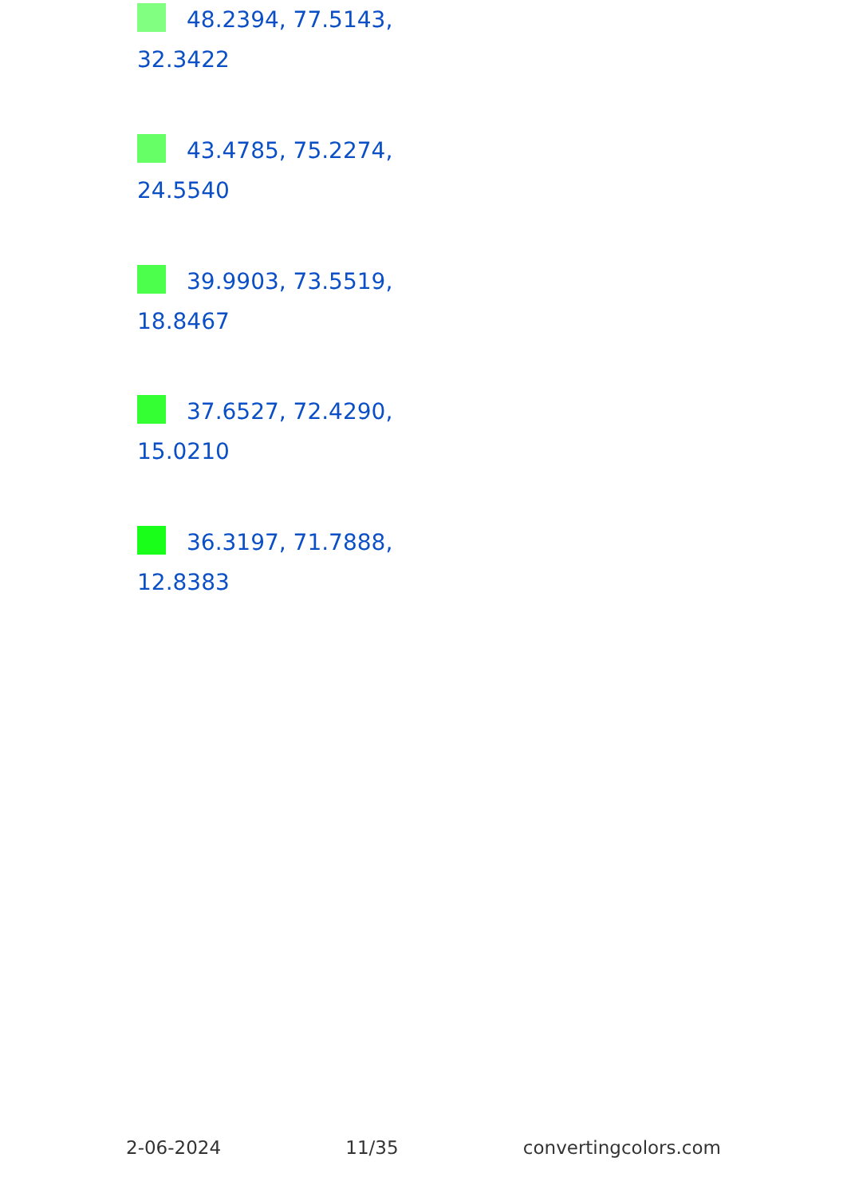48.2394, 77.5143, 32.3422
43.4785, 75.2274, 24.5540
39.9903, 73.5519, 18.8467
37.6527, 72.4290, 15.0210
36.3197, 71.7888, 12.8383
2-06-2024 11/35 convertingcolors.com